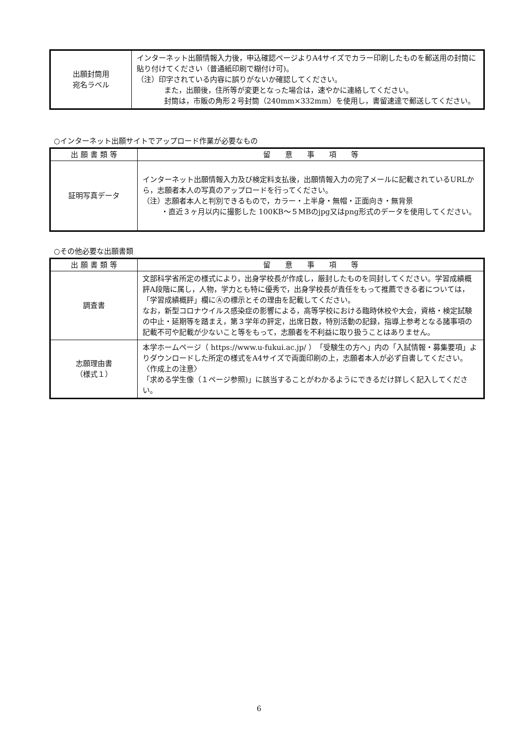| 出願封筒用 宛名ラベル | インターネット出願情報入力後，申込確認ページよりA4サイズでカラー印刷したものを郵送用の封筒に貼り付けてください（普通紙印刷で糊付け可)。 （注）印字されている内容に誤りがないか確認してください。 また，出願後，住所等が変更となった場合は，速やかに連絡してください。 封筒は，市販の角形２号封筒（240mm×332mm）を使用し，書留速達で郵送してください。 |
○インターネット出願サイトでアップロード作業が必要なもの
| 出 願 書 類 等 | 留 意 事 項 等 |
| --- | --- |
| 証明写真データ | インターネット出願情報入力及び検定料支払後，出願情報入力の完了メールに記載されているURLから，志願者本人の写真のアップロードを行ってください。 （注）志願者本人と判別できるもので，カラー・上半身・無帽・正面向き・無背景 ・直近３ヶ月以内に撮影した 100KB～５MBのjpg又はpng形式のデータを使用してください。 |
○その他必要な出願書類
| 出 願 書 類 等 | 留 意 事 項 等 |
| --- | --- |
| 調査書 | 文部科学省所定の様式により，出身学校長が作成し，厳封したものを同封してください。学習成績概評A段階に属し，人物，学力とも特に優秀で，出身学校長が責任をもって推薦できる者については，「学習成績概評」欄にⒶの標示とその理由を記載してください。 なお，新型コロナウイルス感染症の影響による，高等学校における臨時休校や大会，資格・検定試験の中止・延期等を踏まえ，第３学年の評定，出席日数，特別活動の記録，指導上参考となる諸事項の記載不可や記載が少ないこと等をもって，志願者を不利益に取り扱うことはありません。 |
| 志願理由書 （様式１） | 本学ホームページ（ https://www.u-fukui.ac.jp/ ）「受験生の方へ」内の「入試情報・募集要項」よりダウンロードした所定の様式をA4サイズで両面印刷の上，志願者本人が必ず自書してください。 〈作成上の注意〉 「求める学生像（１ページ参照)」に該当することがわかるようにできるだけ詳しく記入してください。 |
6